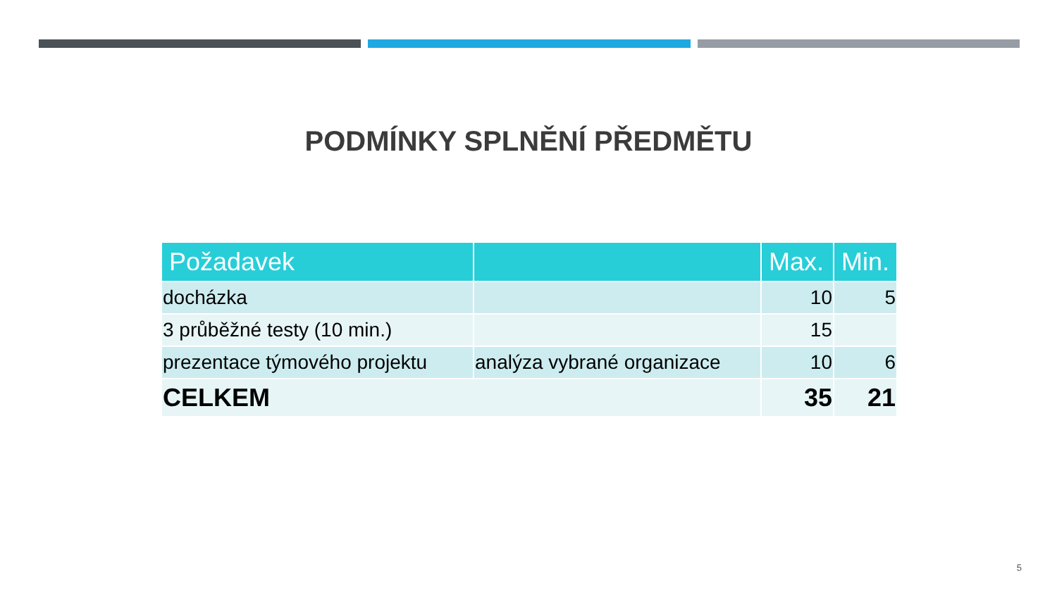PODMÍNKY SPLNĚNÍ PŘEDMĚTU
| Požadavek | | Max. | Min. |
| --- | --- | --- | --- |
| docházka | | 10 | 5 |
| 3 průběžné testy (10 min.) | | 15 | |
| prezentace týmového projektu | analýza vybrané organizace | 10 | 6 |
| CELKEM | | 35 | 21 |
5